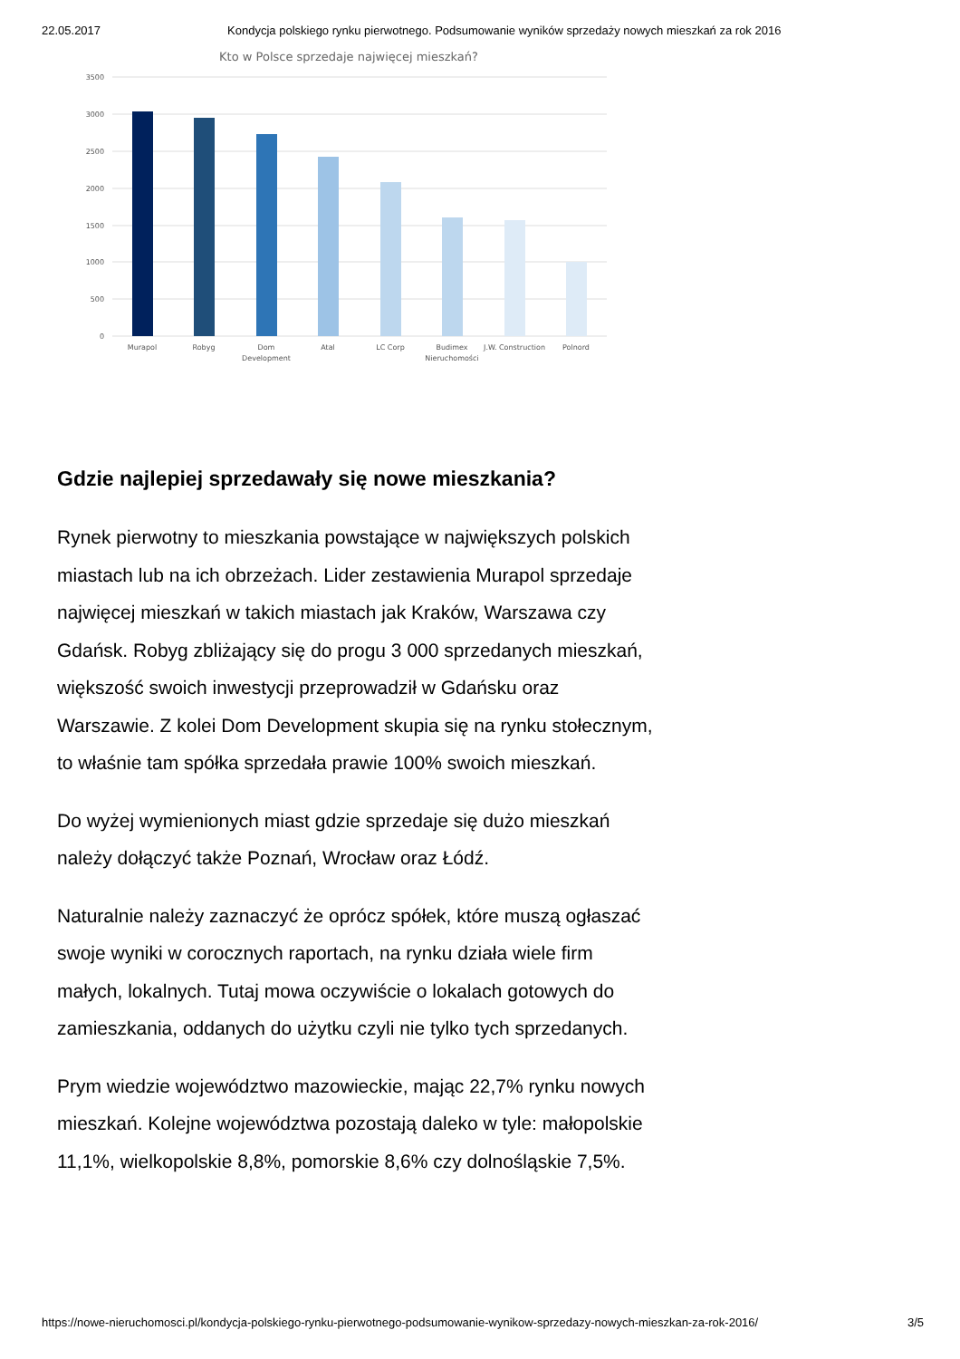22.05.2017 Kondycja polskiego rynku pierwotnego. Podsumowanie wyników sprzedaży nowych mieszkań za rok 2016
Kto w Polsce sprzedaje najwięcej mieszkań?
3500
3000
2500
2000
1500
1000
500
0
Murapol
Robyg
Dom
Development
Atal
LC Corp
Budimex
Nieruchomości
J.W. Construction
Polnord
Gdzie najlepiej sprzedawały się nowe mieszkania?
Rynek pierwotny to mieszkania powstające w największych polskich miastach lub na ich obrzeżach. Lider zestawienia Murapol sprzedaje najwięcej mieszkań w takich miastach jak Kraków, Warszawa czy Gdańsk. Robyg zbliżający się do progu 3 000 sprzedanych mieszkań, większość swoich inwestycji przeprowadził w Gdańsku oraz Warszawie. Z kolei Dom Development skupia się na rynku stołecznym, to właśnie tam spółka sprzedała prawie 100% swoich mieszkań.
Do wyżej wymienionych miast gdzie sprzedaje się dużo mieszkań należy dołączyć także Poznań, Wrocław oraz Łódź.
Naturalnie należy zaznaczyć że oprócz spółek, które muszą ogłaszać swoje wyniki w corocznych raportach, na rynku działa wiele firm małych, lokalnych. Tutaj mowa oczywiście o lokalach gotowych do zamieszkania, oddanych do użytku czyli nie tylko tych sprzedanych.
Prym wiedzie województwo mazowieckie, mając 22,7% rynku nowych mieszkań. Kolejne województwa pozostają daleko w tyle: małopolskie 11,1%, wielkopolskie 8,8%, pomorskie 8,6% czy dolnośląskie 7,5%.
https://nowe-nieruchomosci.pl/kondycja-polskiego-rynku-pierwotnego-podsumowanie-wynikow-sprzedazy-nowych-mieszkan-za-rok-2016/ 3/5